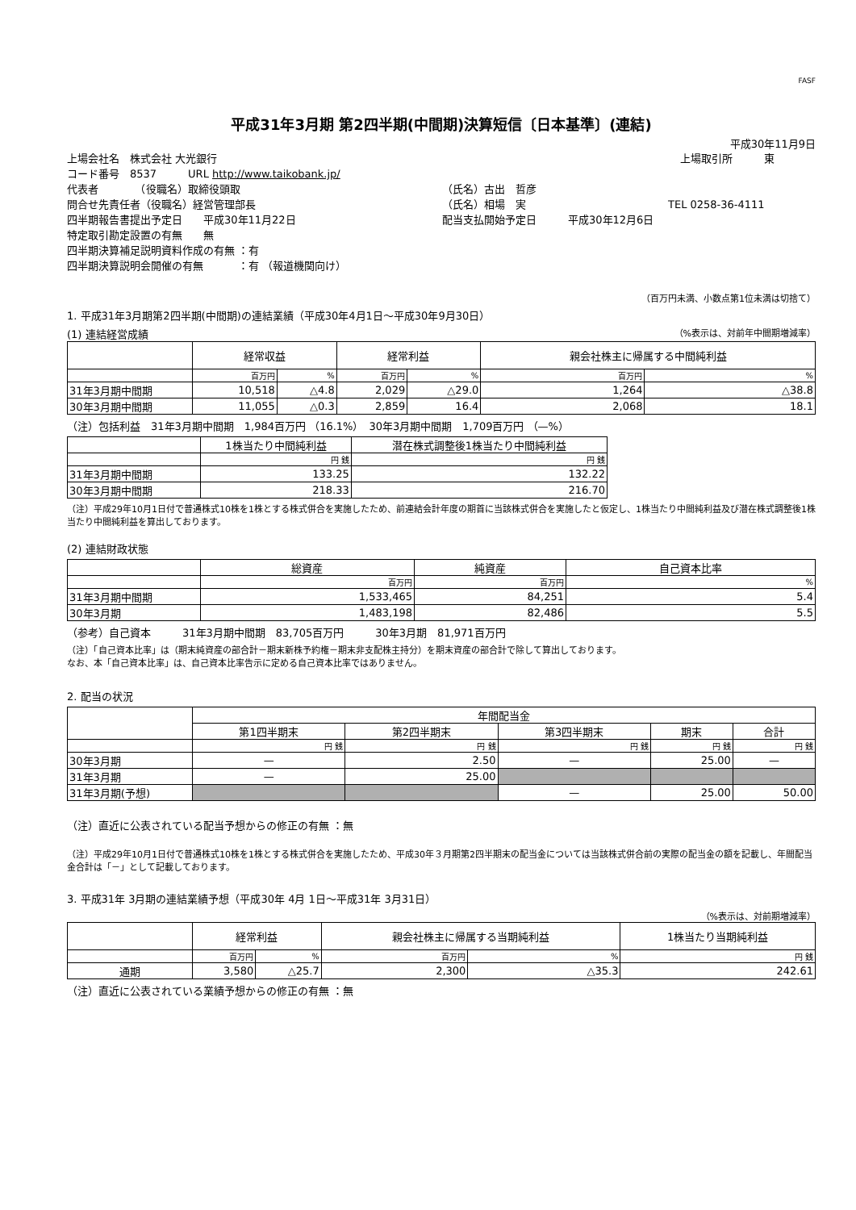FASF
平成31年3月期 第2四半期(中間期)決算短信〔日本基準〕(連結)
平成30年11月9日
上場会社名　株式会社 大光銀行 上場取引所　　　東
コード番号　8537　　　URL http://www.taikobank.jp/
代表者　　　　（役職名）取締役頭取 （氏名）古出　哲彦
問合せ先責任者（役職名）経営管理部長 （氏名）相場　実 TEL 0258-36-4111
四半期報告書提出予定日　　平成30年11月22日 配当支払開始予定日　　　平成30年12月6日
特定取引勘定設置の有無　　無
四半期決算補足説明資料作成の有無 ：有
四半期決算説明会開催の有無　　　 ：有 （報道機関向け）
（百万円未満、小数点第1位未満は切捨て）
1. 平成31年3月期第2四半期(中間期)の連結業績（平成30年4月1日～平成30年9月30日）
(1) 連結経営成績 （%表示は、対前年中間期増減率）
| | 経常収益 | | 経常利益 | | 親会社株主に帰属する中間純利益 | |
| --- | --- | --- | --- | --- | --- | --- |
| | 百万円 | % | 百万円 | % | 百万円 | % |
| 31年3月期中間期 | 10,518 | △4.8 | 2,029 | △29.0 | 1,264 | △38.8 |
| 30年3月期中間期 | 11,055 | △0.3 | 2,859 | 16.4 | 2,068 | 18.1 |
（注）包括利益　31年3月期中間期　1,984百万円 （16.1%）　30年3月期中間期　1,709百万円 （—%）
| | 1株当たり中間純利益 | 潜在株式調整後1株当たり中間純利益 |
| --- | --- | --- |
| | 円 銭 | 円 銭 |
| 31年3月期中間期 | 133.25 | 132.22 |
| 30年3月期中間期 | 218.33 | 216.70 |
（注）平成29年10月1日付で普通株式10株を1株とする株式併合を実施したため、前連結会計年度の期首に当該株式併合を実施したと仮定し、1株当たり中間純利益及び潜在株式調整後1株当たり中間純利益を算出しております。
(2) 連結財政状態
| | 総資産 | 純資産 | 自己資本比率 |
| --- | --- | --- | --- |
| | 百万円 | 百万円 | % |
| 31年3月期中間期 | 1,533,465 | 84,251 | 5.4 |
| 30年3月期 | 1,483,198 | 82,486 | 5.5 |
（参考）自己資本　　　31年3月期中間期　83,705百万円　　　30年3月期　81,971百万円
（注）「自己資本比率」は（期末純資産の部合計－期末新株予約権－期末非支配株主持分）を期末資産の部合計で除して算出しております。
なお、本「自己資本比率」は、自己資本比率告示に定める自己資本比率ではありません。
2. 配当の状況
| | 年間配当金 | | | | |
| --- | --- | --- | --- | --- | --- |
| | 第1四半期末 | 第2四半期末 | 第3四半期末 | 期末 | 合計 |
| | 円 銭 | 円 銭 | 円 銭 | 円 銭 | 円 銭 |
| 30年3月期 | — | 2.50 | — | 25.00 | — |
| 31年3月期 | — | 25.00 | | | |
| 31年3月期(予想) | | | — | 25.00 | 50.00 |
（注）直近に公表されている配当予想からの修正の有無 ：無
（注）平成29年10月1日付で普通株式10株を1株とする株式併合を実施したため、平成30年３月期第2四半期末の配当金については当該株式併合前の実際の配当金の額を記載し、年間配当金合計は「－」として記載しております。
3. 平成31年 3月期の連結業績予想（平成30年 4月 1日～平成31年 3月31日）
（%表示は、対前期増減率）
| | 経常利益 | | 親会社株主に帰属する当期純利益 | | 1株当たり当期純利益 |
| --- | --- | --- | --- | --- | --- |
| | 百万円 | % | 百万円 | % | 円 銭 |
| 通期 | 3,580 | △25.7 | 2,300 | △35.3 | 242.61 |
（注）直近に公表されている業績予想からの修正の有無 ：無